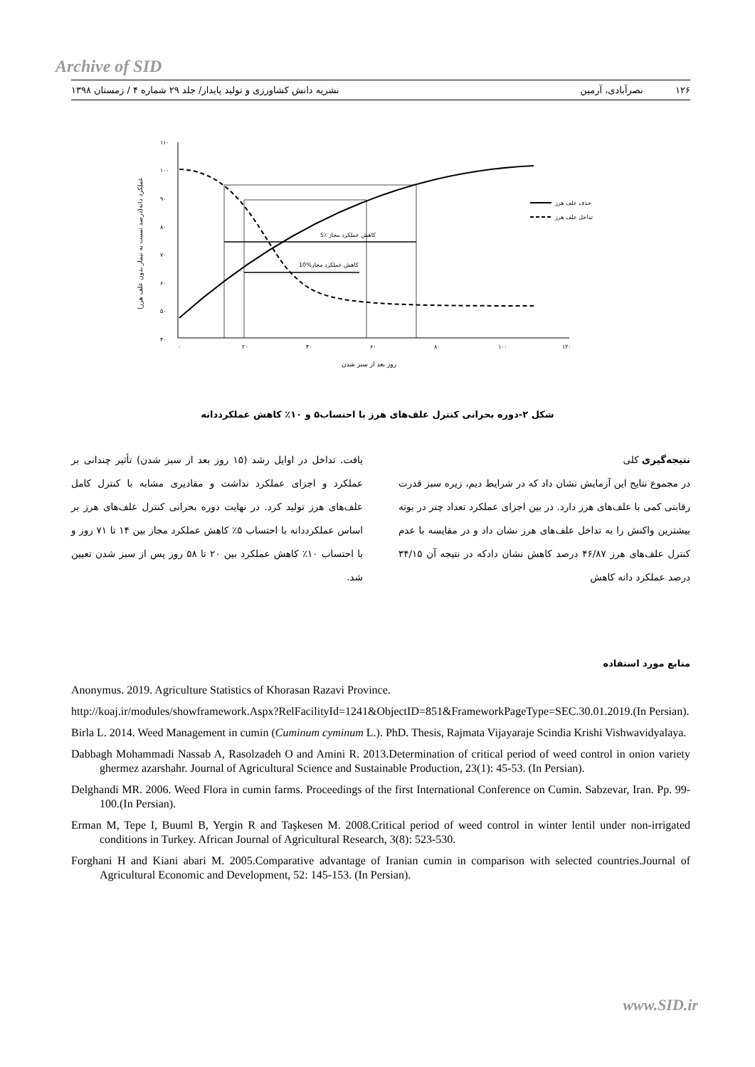Archive of SID
۱۲۶ نصرآبادی، آرمین نشریه دانش کشاورزی و تولید پایدار/ جلد ۲۹ شماره ۴ / زمستان ۱۳۹۸
۱۱۰
۱۰۰
۹۰
۸۰
۷۰
۶۰
۵۰
۴۰
۰
۲۰
۴۰
۶۰
۸۰
۱۰۰
۱۲۰
روز بعد از سبز شدن
عملکرد دانه(درصد نسبت به تیمار بدون علف هرز)
5٪ کاهش عملکرد مجاز
10%کاهش عملکرد مجاز
حذف علف هرز
تداخل علف هرز
شکل ۲-دوره بحرانی کنترل علف‌های هرز با احتساب۵ و ۱۰٪ کاهش عملکرددانه
نتیجه‌گیری کلی
در مجموع نتایج این آزمایش نشان داد که در شرایط دیم، زیره سبز قدرت رقابتی کمی با علف‌های هرز دارد. در بین اجزای عملکرد تعداد چتر در بوته بیشترین واکنش را به تداخل علف‌های هرز نشان داد و در مقایسه با عدم کنترل علف‌های هرز ۴۶/۸۷ درصد کاهش نشان دادکه در نتیجه آن ۳۴/۱۵ درصد عملکرد دانه کاهش
یافت. تداخل در اوایل رشد (۱۵ روز بعد از سبز شدن) تأثیر چندانی بر عملکرد و اجزای عملکرد نداشت و مقادیری مشابه با کنترل کامل علف‌های هرز تولید کرد. در نهایت دوره بحرانی کنترل علف‌های هرز بر اساس عملکرددانه با احتساب ۵٪ کاهش عملکرد مجاز بین ۱۴ تا ۷۱ روز و با احتساب ۱۰٪ کاهش عملکرد بین ۲۰ تا ۵۸ روز پس از سبز شدن تعیین شد.
منابع مورد استفاده
Anonymus. 2019. Agriculture Statistics of Khorasan Razavi Province.
http://koaj.ir/modules/showframework.Aspx?RelFacilityId=1241&ObjectID=851&FrameworkPageType=SEC.30.01.2019.(In Persian).
Birla L. 2014. Weed Management in cumin (Cuminum cyminum L.). PhD. Thesis, Rajmata Vijayaraje Scindia Krishi Vishwavidyalaya.
Dabbagh Mohammadi Nassab A, Rasolzadeh O and Amini R. 2013.Determination of critical period of weed control in onion variety ghermez azarshahr. Journal of Agricultural Science and Sustainable Production, 23(1): 45-53. (In Persian).
Delghandi MR. 2006. Weed Flora in cumin farms. Proceedings of the first International Conference on Cumin. Sabzevar, Iran. Pp. 99-100.(In Persian).
Erman M, Tepe I, Buuml B, Yergin R and Taşkesen M. 2008.Critical period of weed control in winter lentil under non-irrigated conditions in Turkey. African Journal of Agricultural Research, 3(8): 523-530.
Forghani H and Kiani abari M. 2005.Comparative advantage of Iranian cumin in comparison with selected countries.Journal of Agricultural Economic and Development, 52: 145-153. (In Persian).
www.SID.ir